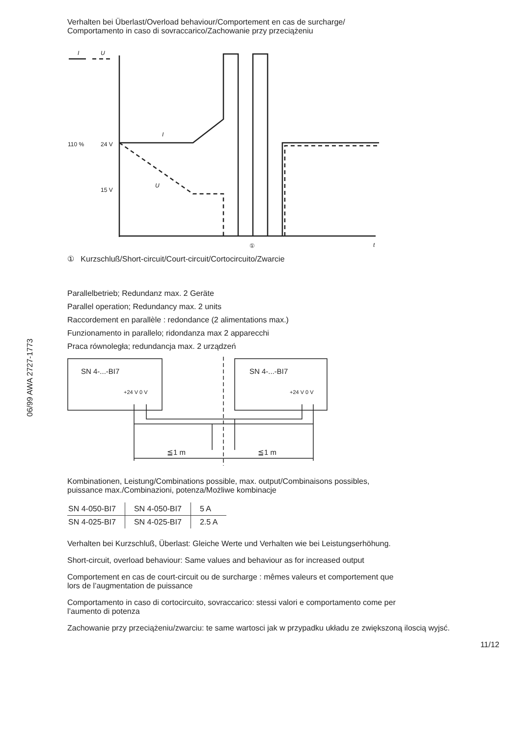06/99 AWA 2727-1773
Verhalten bei Überlast/Overload behaviour/Comportement en cas de surcharge/
Comportamento in caso di sovraccarico/Zachowanie przy przeciążeniu
110 %
24 V
15 V
I
U
I
U
t
①
① Kurzschluß/Short-circuit/Court-circuit/Cortocircuito/Zwarcie
Parallelbetrieb; Redundanz max. 2 Geräte
Parallel operation; Redundancy max. 2 units
Raccordement en parallèle : redondance (2 alimentations max.)
Funzionamento in parallelo; ridondanza max 2 apparecchi
Praca równoległa; redundancja max. 2 urządzeń
SN 4-...-BI7
SN 4-...-BI7
≦1 m
≦1 m
+24 V 0 V
+24 V 0 V
Kombinationen, Leistung/Combinations possible, max. output/Combinaisons possibles,
puissance max./Combinazioni, potenza/Możliwe kombinacje
| SN 4-050-BI7 | SN 4-050-BI7 | 5 A |
| SN 4-025-BI7 | SN 4-025-BI7 | 2.5 A |
Verhalten bei Kurzschluß, Überlast: Gleiche Werte und Verhalten wie bei Leistungserhöhung.
Short-circuit, overload behaviour: Same values and behaviour as for increased output
Comportement en cas de court-circuit ou de surcharge : mêmes valeurs et comportement que
lors de l’augmentation de puissance
Comportamento in caso di cortocircuito, sovraccarico: stessi valori e comportamento come per
l’aumento di potenza
Zachowanie przy przeciążeniu/zwarciu: te same wartosci jak w przypadku układu ze zwiększoną iloscią wyjsć.
11/12